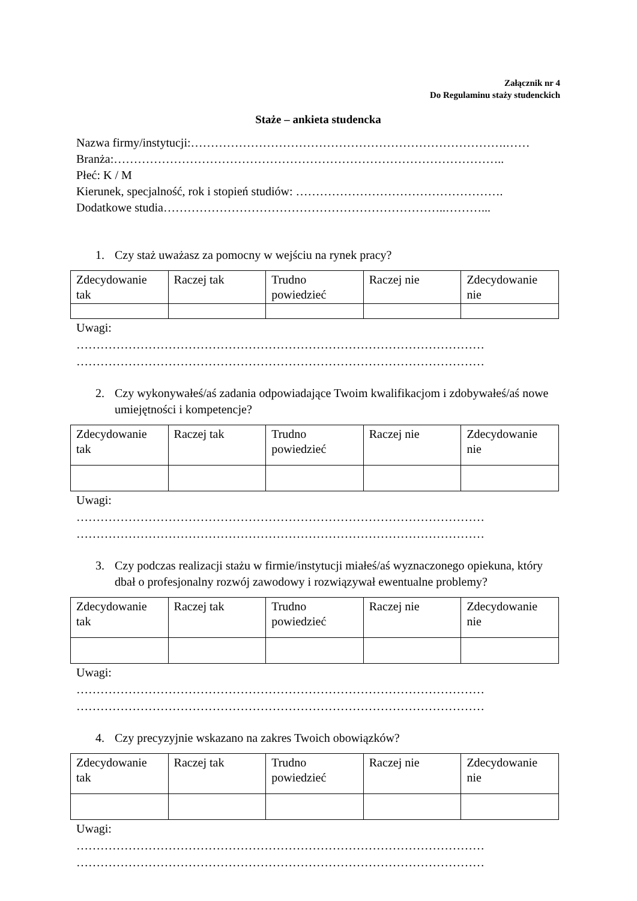Załącznik nr 4
Do Regulaminu staży studenckich
Staże – ankieta studencka
Nazwa firmy/instytucji:…………………………………………………………………….……
Branża:……………………………………………………………………………………..
Płeć: K / M
Kierunek, specjalność, rok i stopień studiów: …………………………………………….
Dodatkowe studia……………………………………………………………..………...
1. Czy staż uważasz za pomocny w wejściu na rynek pracy?
| Zdecydowanie tak | Raczej tak | Trudno powiedzieć | Raczej nie | Zdecydowanie nie |
Uwagi:
…………………………………………………………………………………………
…………………………………………………………………………………………
2. Czy wykonywałeś/aś zadania odpowiadające Twoim kwalifikacjom i zdobywałeś/aś nowe umiejętności i kompetencje?
| Zdecydowanie tak | Raczej tak | Trudno powiedzieć | Raczej nie | Zdecydowanie nie |
Uwagi:
…………………………………………………………………………………………
…………………………………………………………………………………………
3. Czy podczas realizacji stażu w firmie/instytucji miałeś/aś wyznaczonego opiekuna, który dbał o profesjonalny rozwój zawodowy i rozwiązywał ewentualne problemy?
| Zdecydowanie tak | Raczej tak | Trudno powiedzieć | Raczej nie | Zdecydowanie nie |
Uwagi:
…………………………………………………………………………………………
…………………………………………………………………………………………
4. Czy precyzyjnie wskazano na zakres Twoich obowiązków?
| Zdecydowanie tak | Raczej tak | Trudno powiedzieć | Raczej nie | Zdecydowanie nie |
Uwagi:
…………………………………………………………………………………………
…………………………………………………………………………………………